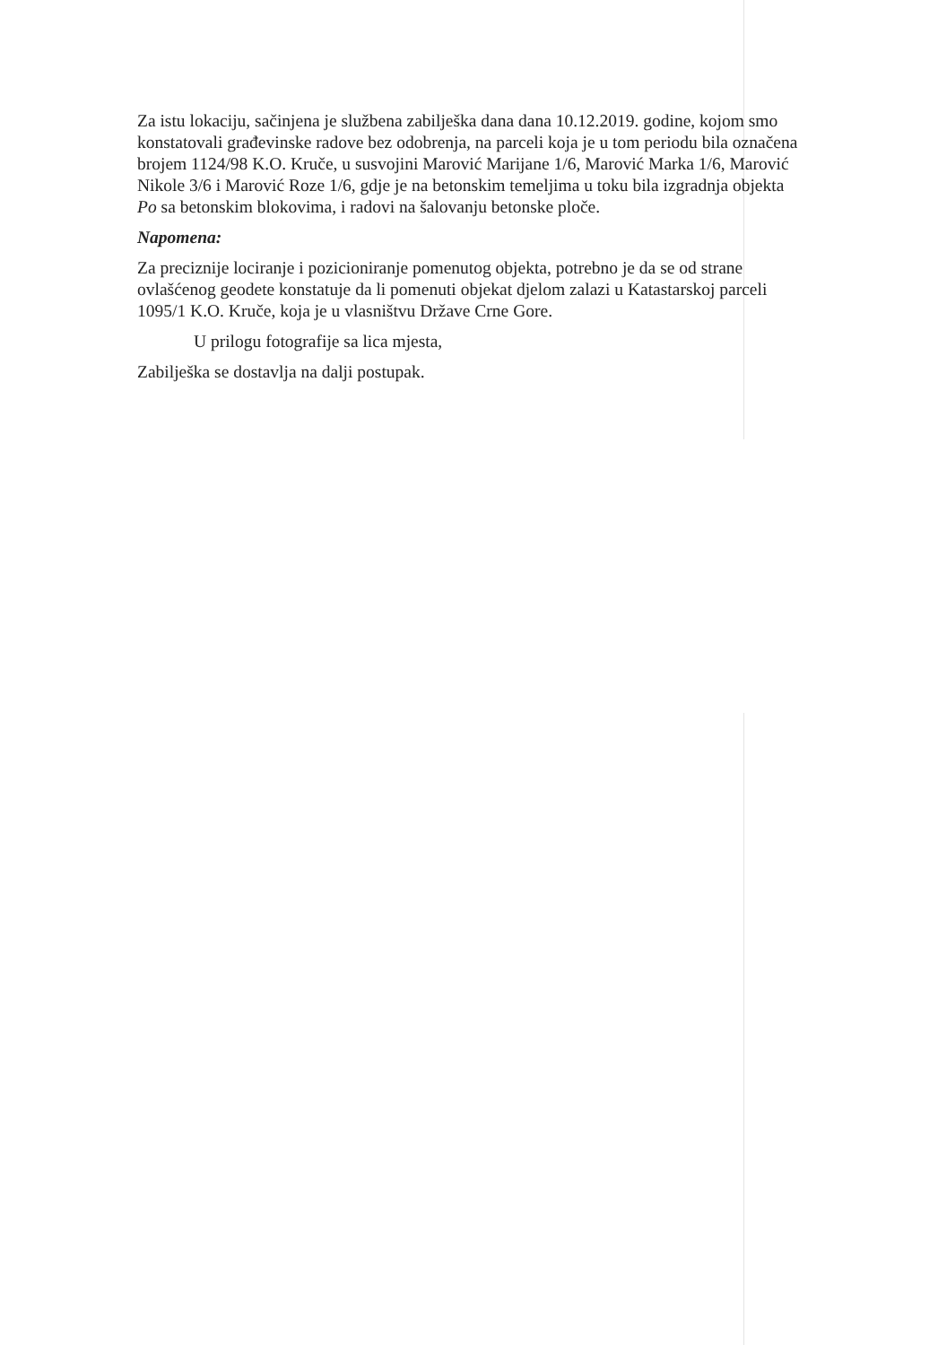Za istu lokaciju, sačinjena je službena zabilješka dana dana 10.12.2019. godine, kojom smo konstatovali građevinske radove bez odobrenja, na parceli koja je u tom periodu bila označena brojem 1124/98 K.O. Kruče, u susvojini Marović Marijane 1/6, Marović Marka 1/6, Marović Nikole 3/6 i Marović Roze 1/6, gdje je na betonskim temeljima u toku bila izgradnja objekta Po sa betonskim blokovima, i radovi na šalovanju betonske ploče.
Napomena:
Za preciznije lociranje i pozicioniranje pomenutog objekta, potrebno je da se od strane ovlašćenog geodete konstatuje da li pomenuti objekat djelom zalazi u Katastarskoj parceli 1095/1 K.O. Kruče, koja je u vlasništvu Države Crne Gore.
U prilogu fotografije sa lica mjesta,
Zabilješka se dostavlja na dalji postupak.